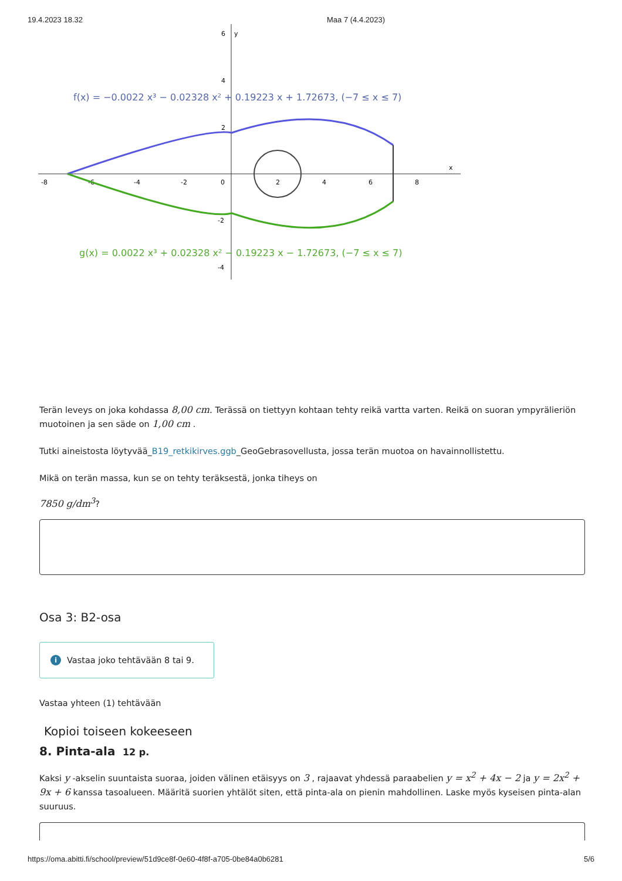19.4.2023 18.32 Maa 7 (4.4.2023)
-8
-6
-4
-2
0
2
4
6
8
x
6
4
2
-2
-4
y
f(x) = −0.0022 x³ − 0.02328 x² + 0.19223 x + 1.72673, (−7 ≤ x ≤ 7)
g(x) = 0.0022 x³ + 0.02328 x² − 0.19223 x − 1.72673, (−7 ≤ x ≤ 7)
Terän leveys on joka kohdassa 8,00 cm. Terässä on tiettyyn kohtaan tehty reikä vartta varten. Reikä on suoran ympyrälieriön muotoinen ja sen säde on 1,00 cm .
Tutki aineistosta löytyvää_B19_retkikirves.ggb_GeoGebrasovellusta, jossa terän muotoa on havainnollistettu.
Mikä on terän massa, kun se on tehty teräksestä, jonka tiheys on
7850 g/dm<sup>3</sup>?
Osa 3: B2-osa
i Vastaa joko tehtävään 8 tai 9.
Vastaa yhteen (1) tehtävään
Kopioi toiseen kokeeseen
8. Pinta-ala 12 p.
Kaksi y -akselin suuntaista suoraa, joiden välinen etäisyys on 3 , rajaavat yhdessä paraabelien y = x<sup>2</sup> + 4x − 2 ja y = 2x<sup>2</sup> + 9x + 6 kanssa tasoalueen. Määritä suorien yhtälöt siten, että pinta-ala on pienin mahdollinen. Laske myös kyseisen pinta-alan suuruus.
https://oma.abitti.fi/school/preview/51d9ce8f-0e60-4f8f-a705-0be84a0b6281 5/6